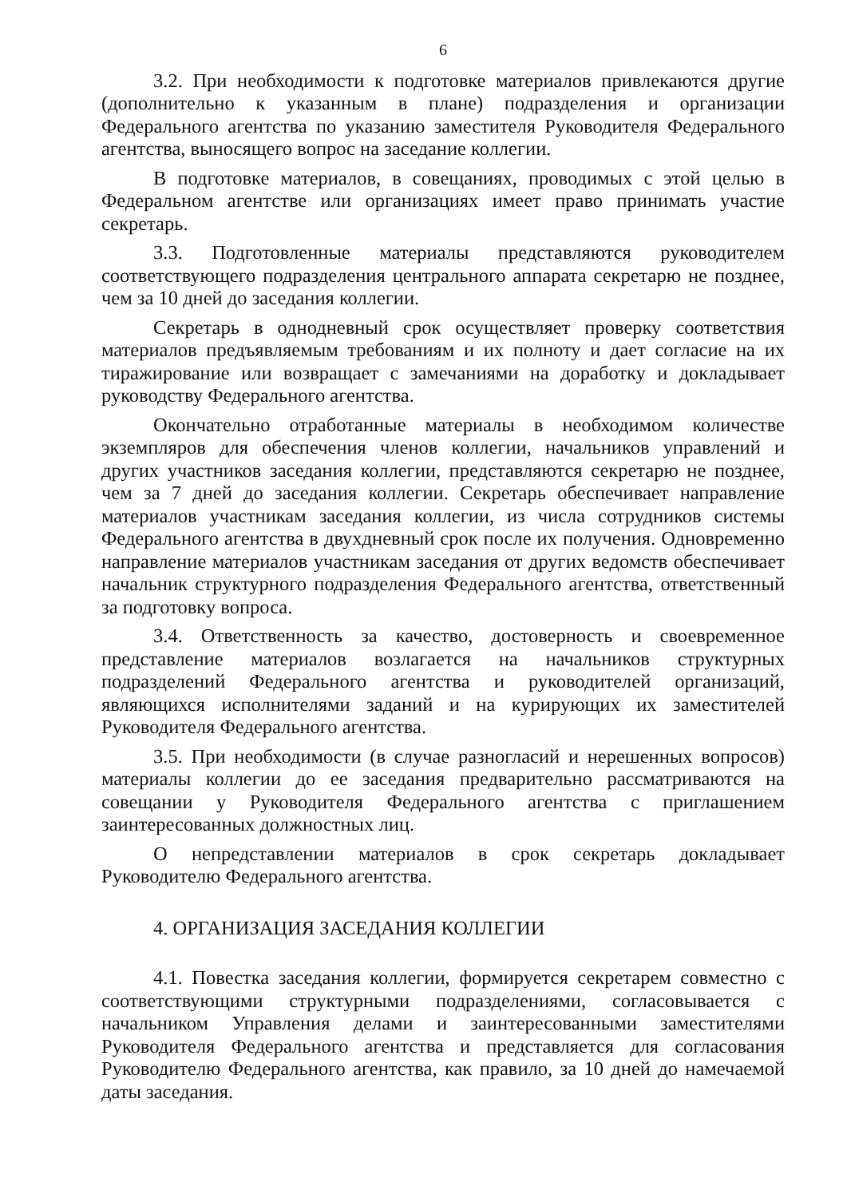6
3.2. При необходимости к подготовке материалов привлекаются другие (дополнительно к указанным в плане) подразделения и организации Федерального агентства по указанию заместителя Руководителя Федерального агентства, выносящего вопрос на заседание коллегии.
В подготовке материалов, в совещаниях, проводимых с этой целью в Федеральном агентстве или организациях имеет право принимать участие секретарь.
3.3. Подготовленные материалы представляются руководителем соответствующего подразделения центрального аппарата секретарю не позднее, чем за 10 дней до заседания коллегии.
Секретарь в однодневный срок осуществляет проверку соответствия материалов предъявляемым требованиям и их полноту и дает согласие на их тиражирование или возвращает с замечаниями на доработку и докладывает руководству Федерального агентства.
Окончательно отработанные материалы в необходимом количестве экземпляров для обеспечения членов коллегии, начальников управлений и других участников заседания коллегии, представляются секретарю не позднее, чем за 7 дней до заседания коллегии. Секретарь обеспечивает направление материалов участникам заседания коллегии, из числа сотрудников системы Федерального агентства в двухдневный срок после их получения. Одновременно направление материалов участникам заседания от других ведомств обеспечивает начальник структурного подразделения Федерального агентства, ответственный за подготовку вопроса.
3.4. Ответственность за качество, достоверность и своевременное представление материалов возлагается на начальников структурных подразделений Федерального агентства и руководителей организаций, являющихся исполнителями заданий и на курирующих их заместителей Руководителя Федерального агентства.
3.5. При необходимости (в случае разногласий и нерешенных вопросов) материалы коллегии до ее заседания предварительно рассматриваются на совещании у Руководителя Федерального агентства с приглашением заинтересованных должностных лиц.
О непредставлении материалов в срок секретарь докладывает Руководителю Федерального агентства.
4. ОРГАНИЗАЦИЯ ЗАСЕДАНИЯ КОЛЛЕГИИ
4.1. Повестка заседания коллегии, формируется секретарем совместно с соответствующими структурными подразделениями, согласовывается с начальником Управления делами и заинтересованными заместителями Руководителя Федерального агентства и представляется для согласования Руководителю Федерального агентства, как правило, за 10 дней до намечаемой даты заседания.